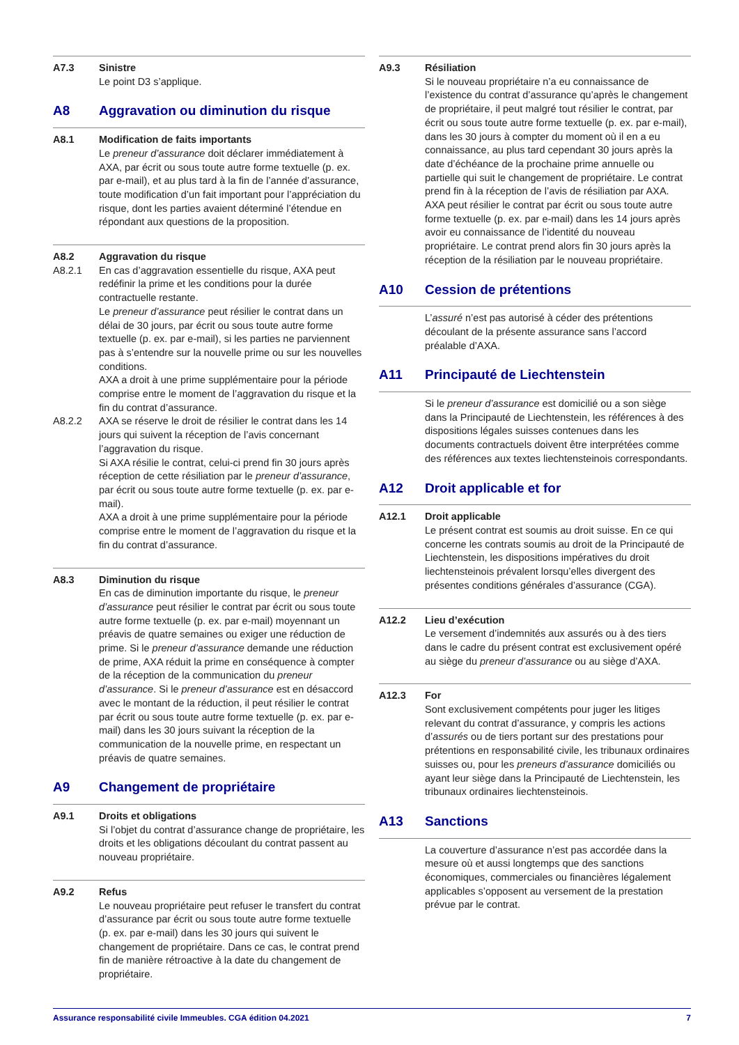A7.3 Sinistre
Le point D3 s’applique.
A8 Aggravation ou diminution du risque
A8.1 Modification de faits importants
Le preneur d’assurance doit déclarer immédiatement à AXA, par écrit ou sous toute autre forme textuelle (p. ex. par e-mail), et au plus tard à la fin de l’année d’assurance, toute modification d’un fait important pour l’appréciation du risque, dont les parties avaient déterminé l’étendue en répondant aux questions de la proposition.
A8.2
Aggravation du risque
A8.2.1 En cas d’aggravation essentielle du risque, AXA peut redéfinir la prime et les conditions pour la durée contractuelle restante.
Le preneur d’assurance peut résilier le contrat dans un délai de 30 jours, par écrit ou sous toute autre forme textuelle (p. ex. par e-mail), si les parties ne parviennent pas à s’entendre sur la nouvelle prime ou sur les nouvelles conditions.
AXA a droit à une prime supplémentaire pour la période comprise entre le moment de l’aggravation du risque et la fin du contrat d’assurance.
A8.2.2 AXA se réserve le droit de résilier le contrat dans les 14 jours qui suivent la réception de l’avis concernant l’aggravation du risque.
Si AXA résilie le contrat, celui-ci prend fin 30 jours après réception de cette résiliation par le preneur d’assurance, par écrit ou sous toute autre forme textuelle (p. ex. par e-mail).
AXA a droit à une prime supplémentaire pour la période comprise entre le moment de l’aggravation du risque et la fin du contrat d’assurance.
A8.3 Diminution du risque
En cas de diminution importante du risque, le preneur d’assurance peut résilier le contrat par écrit ou sous toute autre forme textuelle (p. ex. par e-mail) moyennant un préavis de quatre semaines ou exiger une réduction de prime. Si le preneur d’assurance demande une réduction de prime, AXA réduit la prime en conséquence à compter de la réception de la communication du preneur d’assurance. Si le preneur d’assurance est en désaccord avec le montant de la réduction, il peut résilier le contrat par écrit ou sous toute autre forme textuelle (p. ex. par e-mail) dans les 30 jours suivant la réception de la communication de la nouvelle prime, en respectant un préavis de quatre semaines.
A9 Changement de propriétaire
A9.1 Droits et obligations
Si l’objet du contrat d’assurance change de propriétaire, les droits et les obligations découlant du contrat passent au nouveau propriétaire.
A9.2 Refus
Le nouveau propriétaire peut refuser le transfert du contrat d’assurance par écrit ou sous toute autre forme textuelle (p. ex. par e-mail) dans les 30 jours qui suivent le changement de propriétaire. Dans ce cas, le contrat prend fin de manière rétroactive à la date du changement de propriétaire.
A9.3 Résiliation
Si le nouveau propriétaire n’a eu connaissance de l’existence du contrat d’assurance qu’après le changement de propriétaire, il peut malgré tout résilier le contrat, par écrit ou sous toute autre forme textuelle (p. ex. par e-mail), dans les 30 jours à compter du moment où il en a eu connaissance, au plus tard cependant 30 jours après la date d’échéance de la prochaine prime annuelle ou partielle qui suit le changement de propriétaire. Le contrat prend fin à la réception de l’avis de résiliation par AXA. AXA peut résilier le contrat par écrit ou sous toute autre forme textuelle (p. ex. par e-mail) dans les 14 jours après avoir eu connaissance de l’identité du nouveau propriétaire. Le contrat prend alors fin 30 jours après la réception de la résiliation par le nouveau propriétaire.
A10 Cession de prétentions
L’assuré n’est pas autorisé à céder des prétentions découlant de la présente assurance sans l’accord préalable d’AXA.
A11 Principauté de Liechtenstein
Si le preneur d’assurance est domicilié ou a son siège dans la Principauté de Liechtenstein, les références à des dispositions légales suisses contenues dans les documents contractuels doivent être interprétées comme des références aux textes liechtensteinois correspondants.
A12 Droit applicable et for
A12.1 Droit applicable
Le présent contrat est soumis au droit suisse. En ce qui concerne les contrats soumis au droit de la Principauté de Liechtenstein, les dispositions impératives du droit liechtensteinois prévalent lorsqu’elles divergent des présentes conditions générales d’assurance (CGA).
A12.2 Lieu d’exécution
Le versement d’indemnités aux assurés ou à des tiers dans le cadre du présent contrat est exclusivement opéré au siège du preneur d’assurance ou au siège d’AXA.
A12.3 For
Sont exclusivement compétents pour juger les litiges relevant du contrat d’assurance, y compris les actions d’assurés ou de tiers portant sur des prestations pour prétentions en responsabilité civile, les tribunaux ordinaires suisses ou, pour les preneurs d’assurance domiciliés ou ayant leur siège dans la Principauté de Liechtenstein, les tribunaux ordinaires liechtensteinois.
A13 Sanctions
La couverture d’assurance n’est pas accordée dans la mesure où et aussi longtemps que des sanctions économiques, commerciales ou financières légalement applicables s’opposent au versement de la prestation prévue par le contrat.
Assurance responsabilité civile Immeubles. CGA édition 04.2021 7